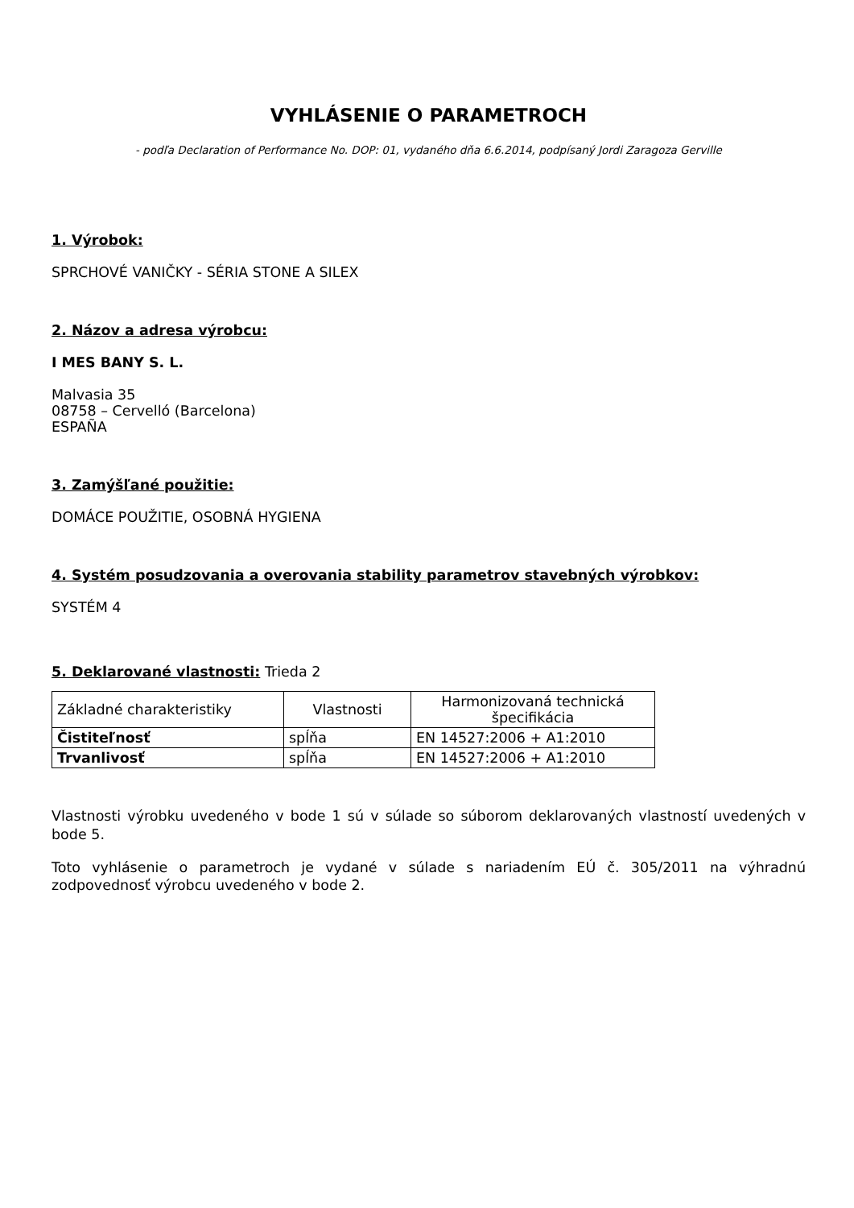VYHLÁSENIE O PARAMETROCH
- podľa Declaration of Performance No. DOP: 01, vydaného dňa 6.6.2014, podpísaný Jordi Zaragoza Gerville
1. Výrobok:
SPRCHOVÉ VANIČKY - SÉRIA STONE A SILEX
2. Názov a adresa výrobcu:
I MES BANY S. L.
Malvasia 35
08758 – Cervelló (Barcelona)
ESPAÑA
3. Zamýšľané použitie:
DOMÁCE POUŽITIE, OSOBNÁ HYGIENA
4. Systém posudzovania a overovania stability parametrov stavebných výrobkov:
SYSTÉM 4
5. Deklarované vlastnosti: Trieda 2
| Základné charakteristiky | Vlastnosti | Harmonizovaná technická špecifikácia |
| Čistiteľnosť | spĺňa | EN 14527:2006 + A1:2010 |
| Trvanlivosť | spĺňa | EN 14527:2006 + A1:2010 |
Vlastnosti výrobku uvedeného v bode 1 sú v súlade so súborom deklarovaných vlastností uvedených v bode 5.
Toto vyhlásenie o parametroch je vydané v súlade s nariadením EÚ č. 305/2011 na výhradnú zodpovednosť výrobcu uvedeného v bode 2.